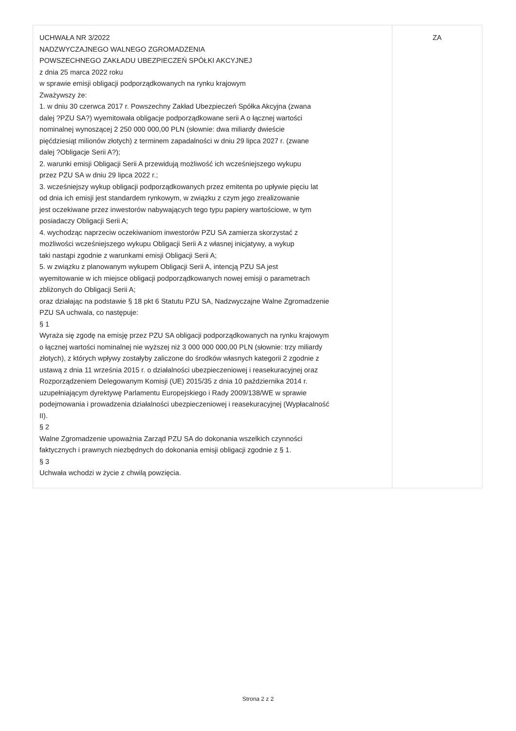| UCHWAŁA NR 3/2022 NADZWYCZAJNEGO WALNEGO ZGROMADZENIA POWSZECHNEGO ZAKŁADU UBEZPIECZEŃ SPÓŁKI AKCYJNEJ z dnia 25 marca 2022 roku w sprawie emisji obligacji podporządkowanych na rynku krajowym Zważywszy że: 1. w dniu 30 czerwca 2017 r. Powszechny Zakład Ubezpieczeń Spółka Akcyjna (zwana dalej ?PZU SA?) wyemitowała obligacje podporządkowane serii A o łącznej wartości nominalnej wynoszącej 2 250 000 000,00 PLN (słownie: dwa miliardy dwieście pięćdziesiąt milionów złotych) z terminem zapadalności w dniu 29 lipca 2027 r. (zwane dalej ?Obligacje Serii A?); 2. warunki emisji Obligacji Serii A przewidują możliwość ich wcześniejszego wykupu przez PZU SA w dniu 29 lipca 2022 r.; 3. wcześniejszy wykup obligacji podporządkowanych przez emitenta po upływie pięciu lat od dnia ich emisji jest standardem rynkowym, w związku z czym jego zrealizowanie jest oczekiwane przez inwestorów nabywających tego typu papiery wartościowe, w tym posiadaczy Obligacji Serii A; 4. wychodząc naprzeciw oczekiwaniom inwestorów PZU SA zamierza skorzystać z możliwości wcześniejszego wykupu Obligacji Serii A z własnej inicjatywy, a wykup taki nastąpi zgodnie z warunkami emisji Obligacji Serii A; 5. w związku z planowanym wykupem Obligacji Serii A, intencją PZU SA jest wyemitowanie w ich miejsce obligacji podporządkowanych nowej emisji o parametrach zbliżonych do Obligacji Serii A; oraz działając na podstawie § 18 pkt 6 Statutu PZU SA, Nadzwyczajne Walne Zgromadzenie PZU SA uchwala, co następuje: § 1 Wyraża się zgodę na emisję przez PZU SA obligacji podporządkowanych na rynku krajowym o łącznej wartości nominalnej nie wyższej niż 3 000 000 000,00 PLN (słownie: trzy miliardy złotych), z których wpływy zostałyby zaliczone do środków własnych kategorii 2 zgodnie z ustawą z dnia 11 września 2015 r. o działalności ubezpieczeniowej i reasekuracyjnej oraz Rozporządzeniem Delegowanym Komisji (UE) 2015/35 z dnia 10 października 2014 r. uzupełniającym dyrektywę Parlamentu Europejskiego i Rady 2009/138/WE w sprawie podejmowania i prowadzenia działalności ubezpieczeniowej i reasekuracyjnej (Wypłacalność II). § 2 Walne Zgromadzenie upoważnia Zarząd PZU SA do dokonania wszelkich czynności faktycznych i prawnych niezbędnych do dokonania emisji obligacji zgodnie z § 1. § 3 Uchwała wchodzi w życie z chwilą powzięcia. | ZA |
Strona 2 z 2